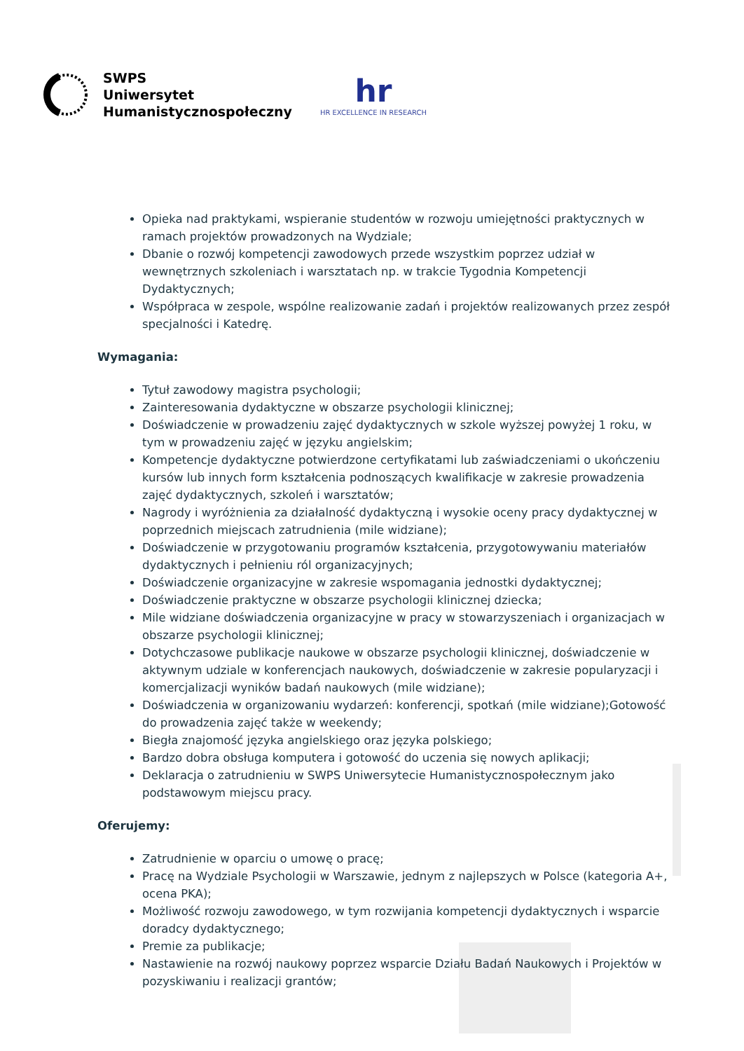SWPS
Uniwersytet
Humanistycznospołeczny
hr
HR EXCELLENCE IN RESEARCH
Opieka nad praktykami, wspieranie studentów w rozwoju umiejętności praktycznych w ramach projektów prowadzonych na Wydziale;
Dbanie o rozwój kompetencji zawodowych przede wszystkim poprzez udział w wewnętrznych szkoleniach i warsztatach np. w trakcie Tygodnia Kompetencji Dydaktycznych;
Współpraca w zespole, wspólne realizowanie zadań i projektów realizowanych przez zespół specjalności i Katedrę.
Wymagania:
Tytuł zawodowy magistra psychologii;
Zainteresowania dydaktyczne w obszarze psychologii klinicznej;
Doświadczenie w prowadzeniu zajęć dydaktycznych w szkole wyższej powyżej 1 roku, w tym w prowadzeniu zajęć w języku angielskim;
Kompetencje dydaktyczne potwierdzone certyfikatami lub zaświadczeniami o ukończeniu kursów lub innych form kształcenia podnoszących kwalifikacje w zakresie prowadzenia zajęć dydaktycznych, szkoleń i warsztatów;
Nagrody i wyróżnienia za działalność dydaktyczną i wysokie oceny pracy dydaktycznej w poprzednich miejscach zatrudnienia (mile widziane);
Doświadczenie w przygotowaniu programów kształcenia, przygotowywaniu materiałów dydaktycznych i pełnieniu ról organizacyjnych;
Doświadczenie organizacyjne w zakresie wspomagania jednostki dydaktycznej;
Doświadczenie praktyczne w obszarze psychologii klinicznej dziecka;
Mile widziane doświadczenia organizacyjne w pracy w stowarzyszeniach i organizacjach w obszarze psychologii klinicznej;
Dotychczasowe publikacje naukowe w obszarze psychologii klinicznej, doświadczenie w aktywnym udziale w konferencjach naukowych, doświadczenie w zakresie popularyzacji i komercjalizacji wyników badań naukowych (mile widziane);
Doświadczenia w organizowaniu wydarzeń: konferencji, spotkań (mile widziane);Gotowość do prowadzenia zajęć także w weekendy;
Biegła znajomość języka angielskiego oraz języka polskiego;
Bardzo dobra obsługa komputera i gotowość do uczenia się nowych aplikacji;
Deklaracja o zatrudnieniu w SWPS Uniwersytecie Humanistycznospołecznym jako podstawowym miejscu pracy.
Oferujemy:
Zatrudnienie w oparciu o umowę o pracę;
Pracę na Wydziale Psychologii w Warszawie, jednym z najlepszych w Polsce (kategoria A+, ocena PKA);
Możliwość rozwoju zawodowego, w tym rozwijania kompetencji dydaktycznych i wsparcie doradcy dydaktycznego;
Premie za publikacje;
Nastawienie na rozwój naukowy poprzez wsparcie Działu Badań Naukowych i Projektów w pozyskiwaniu i realizacji grantów;